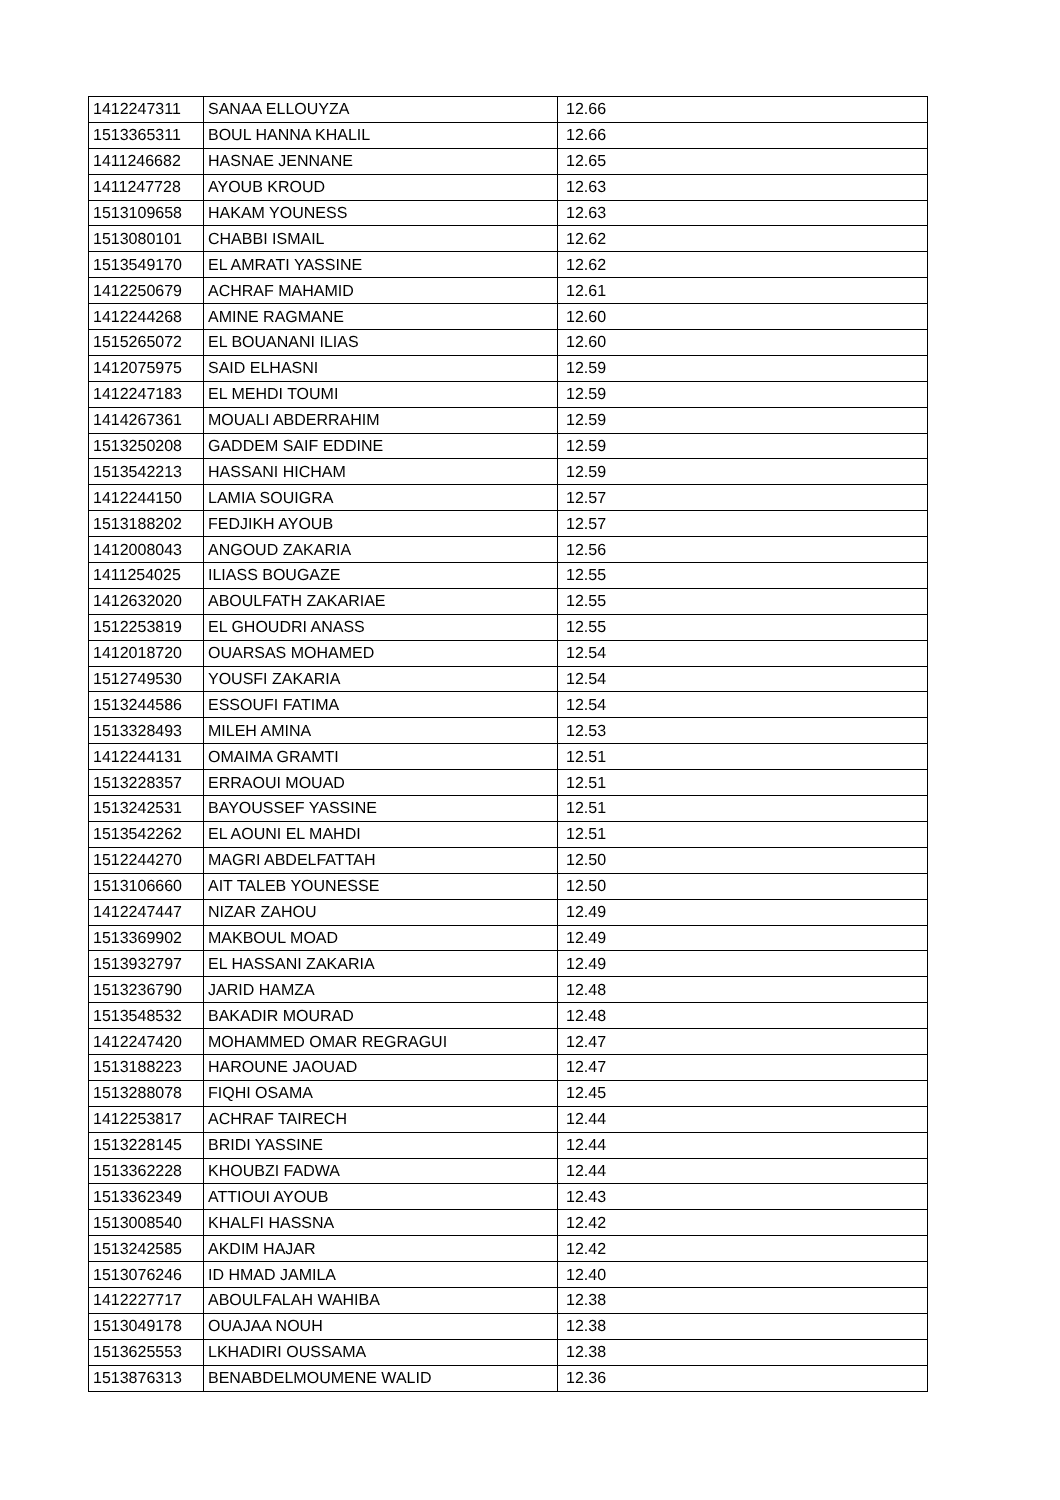| 1412247311 | SANAA ELLOUYZA | 12.66 |
| 1513365311 | BOUL HANNA KHALIL | 12.66 |
| 1411246682 | HASNAE JENNANE | 12.65 |
| 1411247728 | AYOUB KROUD | 12.63 |
| 1513109658 | HAKAM YOUNESS | 12.63 |
| 1513080101 | CHABBI ISMAIL | 12.62 |
| 1513549170 | EL AMRATI YASSINE | 12.62 |
| 1412250679 | ACHRAF MAHAMID | 12.61 |
| 1412244268 | AMINE RAGMANE | 12.60 |
| 1515265072 | EL BOUANANI ILIAS | 12.60 |
| 1412075975 | SAID ELHASNI | 12.59 |
| 1412247183 | EL MEHDI TOUMI | 12.59 |
| 1414267361 | MOUALI ABDERRAHIM | 12.59 |
| 1513250208 | GADDEM SAIF EDDINE | 12.59 |
| 1513542213 | HASSANI HICHAM | 12.59 |
| 1412244150 | LAMIA SOUIGRA | 12.57 |
| 1513188202 | FEDJIKH AYOUB | 12.57 |
| 1412008043 | ANGOUD ZAKARIA | 12.56 |
| 1411254025 | ILIASS BOUGAZE | 12.55 |
| 1412632020 | ABOULFATH ZAKARIAE | 12.55 |
| 1512253819 | EL GHOUDRI ANASS | 12.55 |
| 1412018720 | OUARSAS MOHAMED | 12.54 |
| 1512749530 | YOUSFI ZAKARIA | 12.54 |
| 1513244586 | ESSOUFI FATIMA | 12.54 |
| 1513328493 | MILEH AMINA | 12.53 |
| 1412244131 | OMAIMA GRAMTI | 12.51 |
| 1513228357 | ERRAOUI MOUAD | 12.51 |
| 1513242531 | BAYOUSSEF YASSINE | 12.51 |
| 1513542262 | EL AOUNI EL MAHDI | 12.51 |
| 1512244270 | MAGRI ABDELFATTAH | 12.50 |
| 1513106660 | AIT TALEB YOUNESSE | 12.50 |
| 1412247447 | NIZAR ZAHOU | 12.49 |
| 1513369902 | MAKBOUL MOAD | 12.49 |
| 1513932797 | EL HASSANI ZAKARIA | 12.49 |
| 1513236790 | JARID HAMZA | 12.48 |
| 1513548532 | BAKADIR MOURAD | 12.48 |
| 1412247420 | MOHAMMED OMAR REGRAGUI | 12.47 |
| 1513188223 | HAROUNE JAOUAD | 12.47 |
| 1513288078 | FIQHI OSAMA | 12.45 |
| 1412253817 | ACHRAF TAIRECH | 12.44 |
| 1513228145 | BRIDI YASSINE | 12.44 |
| 1513362228 | KHOUBZI FADWA | 12.44 |
| 1513362349 | ATTIOUI AYOUB | 12.43 |
| 1513008540 | KHALFI HASSNA | 12.42 |
| 1513242585 | AKDIM HAJAR | 12.42 |
| 1513076246 | ID HMAD JAMILA | 12.40 |
| 1412227717 | ABOULFALAH WAHIBA | 12.38 |
| 1513049178 | OUAJAA NOUH | 12.38 |
| 1513625553 | LKHADIRI OUSSAMA | 12.38 |
| 1513876313 | BENABDELMOUMENE WALID | 12.36 |